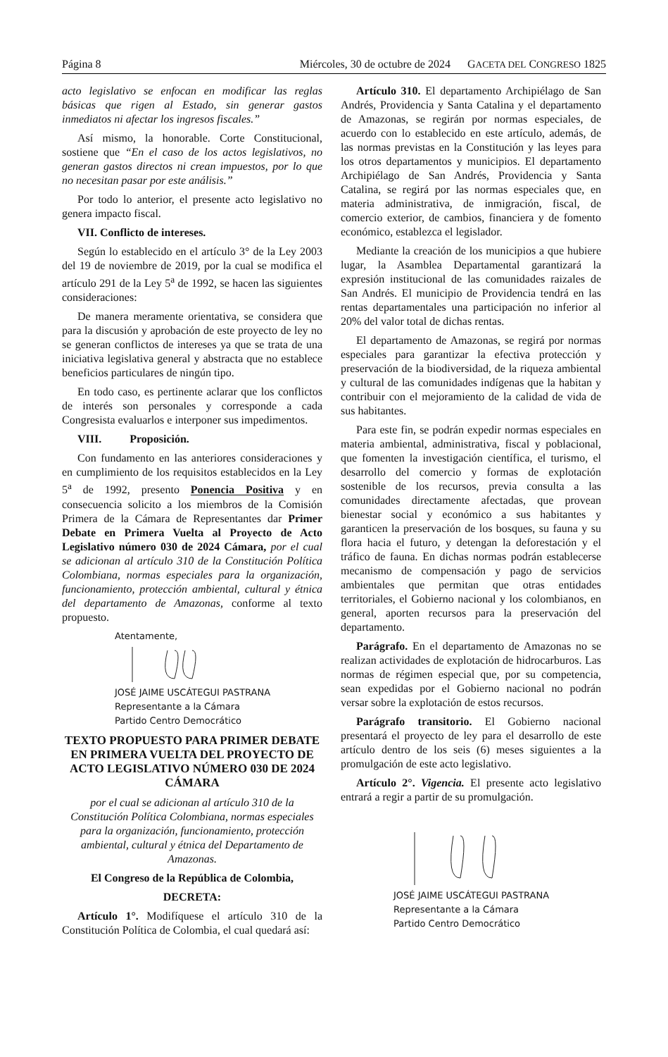Página 8 Miércoles, 30 de octubre de 2024 GACETA DEL CONGRESO 1825
acto legislativo se enfocan en modificar las reglas básicas que rigen al Estado, sin generar gastos inmediatos ni afectar los ingresos fiscales.”
Así mismo, la honorable. Corte Constitucional, sostiene que “En el caso de los actos legislativos, no generan gastos directos ni crean impuestos, por lo que no necesitan pasar por este análisis.”
Por todo lo anterior, el presente acto legislativo no genera impacto fiscal.
VII. Conflicto de intereses.
Según lo establecido en el artículo 3° de la Ley 2003 del 19 de noviembre de 2019, por la cual se modifica el artículo 291 de la Ley 5<sup>a</sup> de 1992, se hacen las siguientes consideraciones:
De manera meramente orientativa, se considera que para la discusión y aprobación de este proyecto de ley no se generan conflictos de intereses ya que se trata de una iniciativa legislativa general y abstracta que no establece beneficios particulares de ningún tipo.
En todo caso, es pertinente aclarar que los conflictos de interés son personales y corresponde a cada Congresista evaluarlos e interponer sus impedimentos.
VIII. Proposición.
Con fundamento en las anteriores consideraciones y en cumplimiento de los requisitos establecidos en la Ley 5<sup>a</sup> de 1992, presento Ponencia Positiva y en consecuencia solicito a los miembros de la Comisión Primera de la Cámara de Representantes dar Primer Debate en Primera Vuelta al Proyecto de Acto Legislativo número 030 de 2024 Cámara, por el cual se adicionan al artículo 310 de la Constitución Política Colombiana, normas especiales para la organización, funcionamiento, protección ambiental, cultural y étnica del departamento de Amazonas, conforme al texto propuesto.
Atentamente,
JOSÉ JAIME USCÁTEGUI PASTRANA
Representante a la Cámara
Partido Centro Democrático
TEXTO PROPUESTO PARA PRIMER DEBATE EN PRIMERA VUELTA DEL PROYECTO DE ACTO LEGISLATIVO NÚMERO 030 DE 2024 CÁMARA
por el cual se adicionan al artículo 310 de la Constitución Política Colombiana, normas especiales para la organización, funcionamiento, protección ambiental, cultural y étnica del Departamento de Amazonas.
El Congreso de la República de Colombia,
DECRETA:
Artículo 1°. Modifíquese el artículo 310 de la Constitución Política de Colombia, el cual quedará así:
Artículo 310. El departamento Archipiélago de San Andrés, Providencia y Santa Catalina y el departamento de Amazonas, se regirán por normas especiales, de acuerdo con lo establecido en este artículo, además, de las normas previstas en la Constitución y las leyes para los otros departamentos y municipios. El departamento Archipiélago de San Andrés, Providencia y Santa Catalina, se regirá por las normas especiales que, en materia administrativa, de inmigración, fiscal, de comercio exterior, de cambios, financiera y de fomento económico, establezca el legislador.
Mediante la creación de los municipios a que hubiere lugar, la Asamblea Departamental garantizará la expresión institucional de las comunidades raizales de San Andrés. El municipio de Providencia tendrá en las rentas departamentales una participación no inferior al 20% del valor total de dichas rentas.
El departamento de Amazonas, se regirá por normas especiales para garantizar la efectiva protección y preservación de la biodiversidad, de la riqueza ambiental y cultural de las comunidades indígenas que la habitan y contribuir con el mejoramiento de la calidad de vida de sus habitantes.
Para este fin, se podrán expedir normas especiales en materia ambiental, administrativa, fiscal y poblacional, que fomenten la investigación científica, el turismo, el desarrollo del comercio y formas de explotación sostenible de los recursos, previa consulta a las comunidades directamente afectadas, que provean bienestar social y económico a sus habitantes y garanticen la preservación de los bosques, su fauna y su flora hacia el futuro, y detengan la deforestación y el tráfico de fauna. En dichas normas podrán establecerse mecanismo de compensación y pago de servicios ambientales que permitan que otras entidades territoriales, el Gobierno nacional y los colombianos, en general, aporten recursos para la preservación del departamento.
Parágrafo. En el departamento de Amazonas no se realizan actividades de explotación de hidrocarburos. Las normas de régimen especial que, por su competencia, sean expedidas por el Gobierno nacional no podrán versar sobre la explotación de estos recursos.
Parágrafo transitorio. El Gobierno nacional presentará el proyecto de ley para el desarrollo de este artículo dentro de los seis (6) meses siguientes a la promulgación de este acto legislativo.
Artículo 2°. Vigencia. El presente acto legislativo entrará a regir a partir de su promulgación.
JOSÉ JAIME USCÁTEGUI PASTRANA
Representante a la Cámara
Partido Centro Democrático